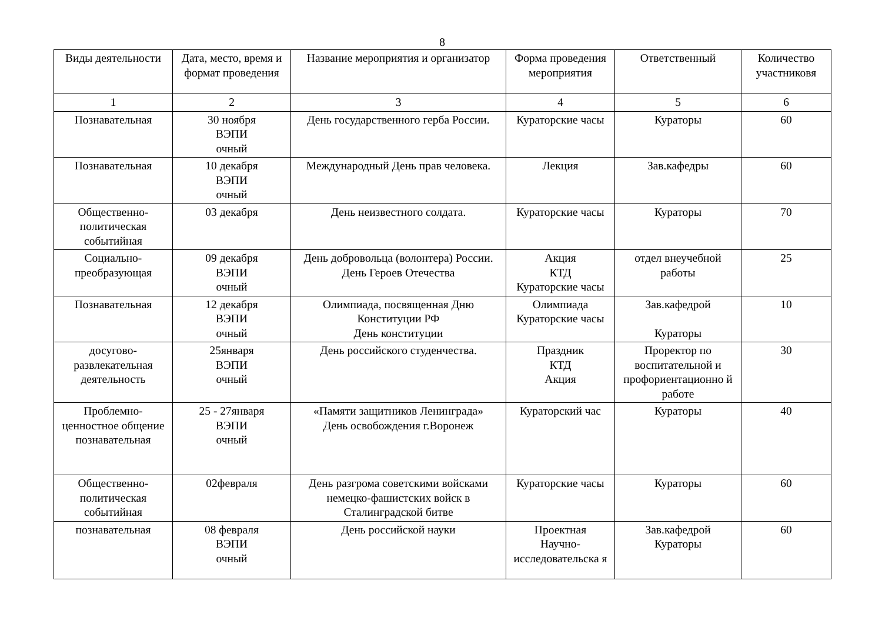8
| Виды деятельности | Дата, место, время и формат проведения | Название мероприятия и организатор | Форма проведения мероприятия | Ответственный | Количество участниковя |
| --- | --- | --- | --- | --- | --- |
| 1 | 2 | 3 | 4 | 5 | 6 |
| Познавательная | 30 ноября ВЭПИ очный | День государственного герба России. | Кураторские часы | Кураторы | 60 |
| Познавательная | 10 декабря ВЭПИ очный | Международный День прав человека. | Лекция | Зав.кафедры | 60 |
| Общественно-политическая событийная | 03 декабря | День неизвестного солдата. | Кураторские часы | Кураторы | 70 |
| Социально-преобразующая | 09 декабря ВЭПИ очный | День добровольца (волонтера) России. День Героев Отечества | Акция КТД Кураторские часы | отдел внеучебной работы | 25 |
| Познавательная | 12 декабря ВЭПИ очный | Олимпиада, посвященная Дню Конституции РФ День конституции | Олимпиада Кураторские часы | Зав.кафедрой Кураторы | 10 |
| досугово-развлекательная деятельность | 25января ВЭПИ очный | День российского студенчества. | Праздник КТД Акция | Проректор по воспитательной и профориентационно й работе | 30 |
| Проблемно-ценностное общение познавательная | 25 - 27января ВЭПИ очный | «Памяти защитников Ленинграда» День освобождения г.Воронеж | Кураторский час | Кураторы | 40 |
| Общественно-политическая событийная | 02февраля | День разгрома советскими войсками немецко-фашистских войск в Сталинградской битве | Кураторские часы | Кураторы | 60 |
| познавательная | 08 февраля ВЭПИ очный | День российской науки | Проектная Научно-исследовательска я | Зав.кафедрой Кураторы | 60 |